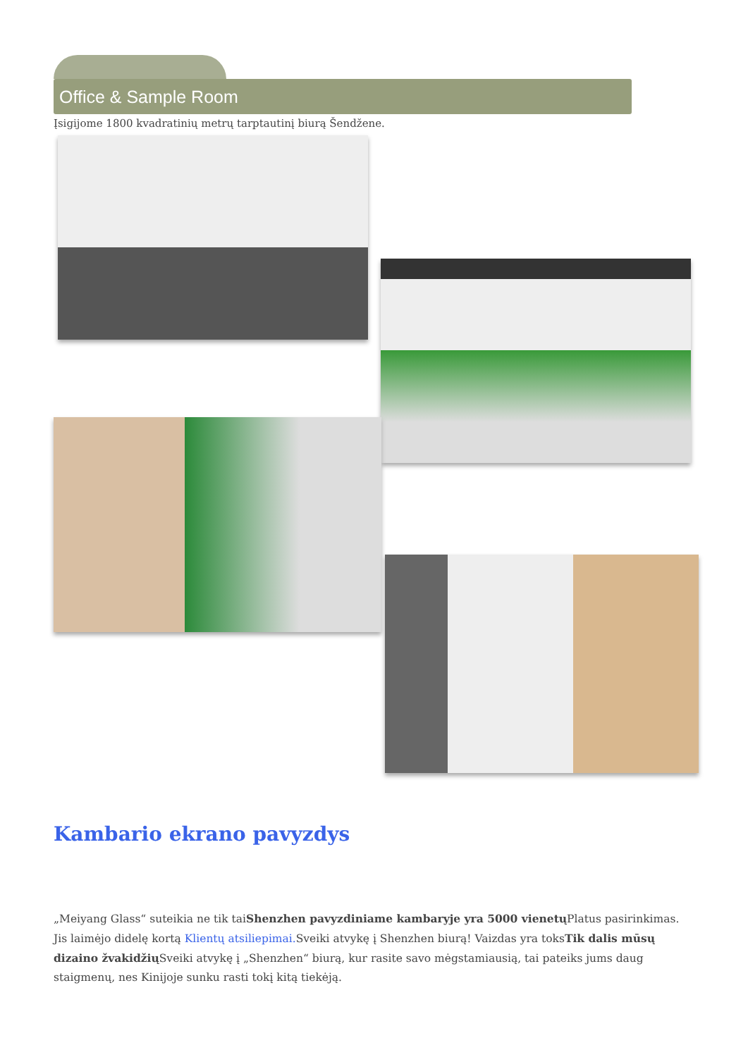Office & Sample Room
Įsigijome 1800 kvadratinių metrų tarptautinį biurą Šendžene.
Kambario ekrano pavyzdys
„Meiyang Glass“ suteikia ne tik taiShenzhen pavyzdiniame kambaryje yra 5000 vienetų Platus pasirinkimas. Jis laimėjo didelę kortą Klientų atsiliepimai. Sveiki atvykę į Shenzhen biurą! Vaizdas yra toksTik dalis mūsų dizaino žvakidžių Sveiki atvykę į „Shenzhen“ biurą, kur rasite savo mėgstamiausią, tai pateiks jums daug staigmenų, nes Kinijoje sunku rasti tokį kitą tiekėją.